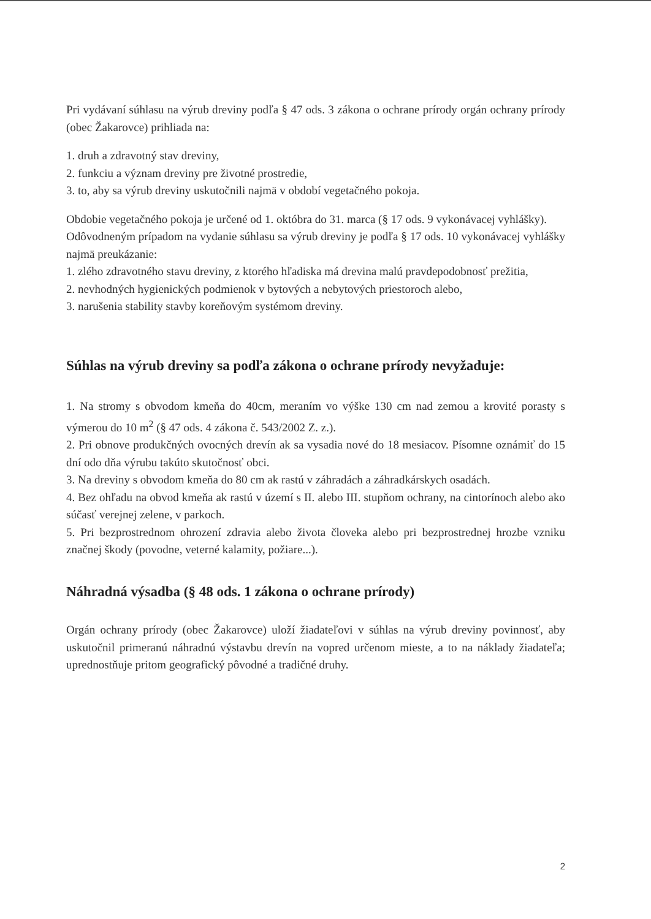Pri vydávaní súhlasu na výrub dreviny podľa § 47 ods. 3 zákona o ochrane prírody orgán ochrany prírody (obec Žakarovce) prihliada na:
1. druh a zdravotný stav dreviny,
2. funkciu a význam dreviny pre životné prostredie,
3. to, aby sa výrub dreviny uskutočnili najmä v období vegetačného pokoja.
Obdobie vegetačného pokoja je určené od 1. októbra do 31. marca (§ 17 ods. 9 vykonávacej vyhlášky).
Odôvodneným prípadom na vydanie súhlasu sa výrub dreviny je podľa § 17 ods. 10 vykonávacej vyhlášky najmä preukázanie:
1. zlého zdravotného stavu dreviny, z ktorého hľadiska má drevina malú pravdepodobnosť prežitia,
2. nevhodných hygienických podmienok v bytových a nebytových priestoroch alebo,
3. narušenia stability stavby koreňovým systémom dreviny.
Súhlas na výrub dreviny sa podľa zákona o ochrane prírody nevyžaduje:
1. Na stromy s obvodom kmeňa do 40cm, meraním vo výške 130 cm nad zemou a krovité porasty s výmerou do 10 m<sup>2</sup> (§ 47 ods. 4 zákona č. 543/2002 Z. z.).
2. Pri obnove produkčných ovocných drevín ak sa vysadia nové do 18 mesiacov. Písomne oznámiť do 15 dní odo dňa výrubu takúto skutočnosť obci.
3. Na dreviny s obvodom kmeňa do 80 cm ak rastú v záhradách a záhradkárskych osadách.
4. Bez ohľadu na obvod kmeňa ak rastú v území s II. alebo III. stupňom ochrany, na cintorínoch alebo ako súčasť verejnej zelene, v parkoch.
5. Pri bezprostrednom ohrození zdravia alebo života človeka alebo pri bezprostrednej hrozbe vzniku značnej škody (povodne, veterné kalamity, požiare...).
Náhradná výsadba (§ 48 ods. 1 zákona o ochrane prírody)
Orgán ochrany prírody (obec Žakarovce) uloží žiadateľovi v súhlas na výrub dreviny povinnosť, aby uskutočnil primeranú náhradnú výstavbu drevín na vopred určenom mieste, a to na náklady žiadateľa; uprednostňuje pritom geografický pôvodné a tradičné druhy.
2